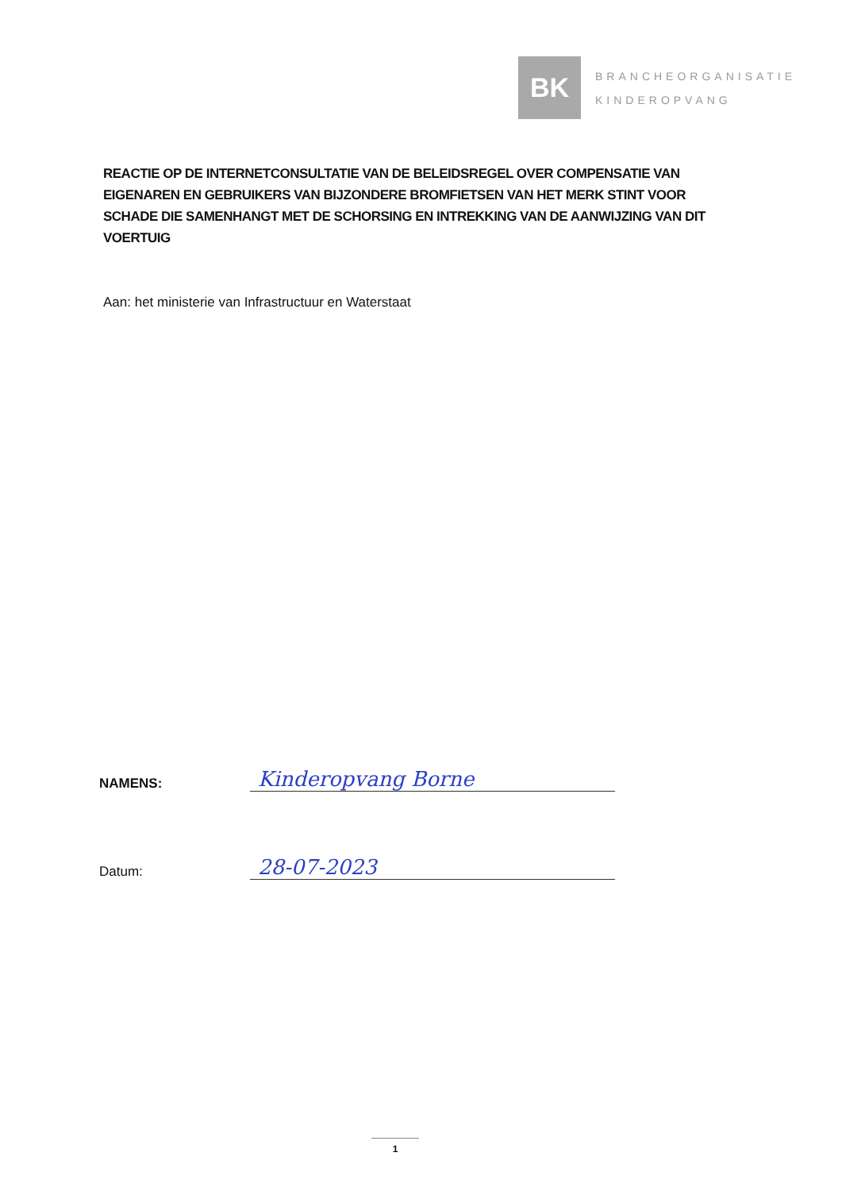BK
BRANCHEORGANISATIE
KINDEROPVANG
REACTIE OP DE INTERNETCONSULTATIE VAN DE BELEIDSREGEL OVER COMPENSATIE VAN EIGENAREN EN GEBRUIKERS VAN BIJZONDERE BROMFIETSEN VAN HET MERK STINT VOOR SCHADE DIE SAMENHANGT MET DE SCHORSING EN INTREKKING VAN DE AANWIJZING VAN DIT VOERTUIG
Aan: het ministerie van Infrastructuur en Waterstaat
NAMENS:
Kinderopvang Borne
Datum:
28-07-2023
1